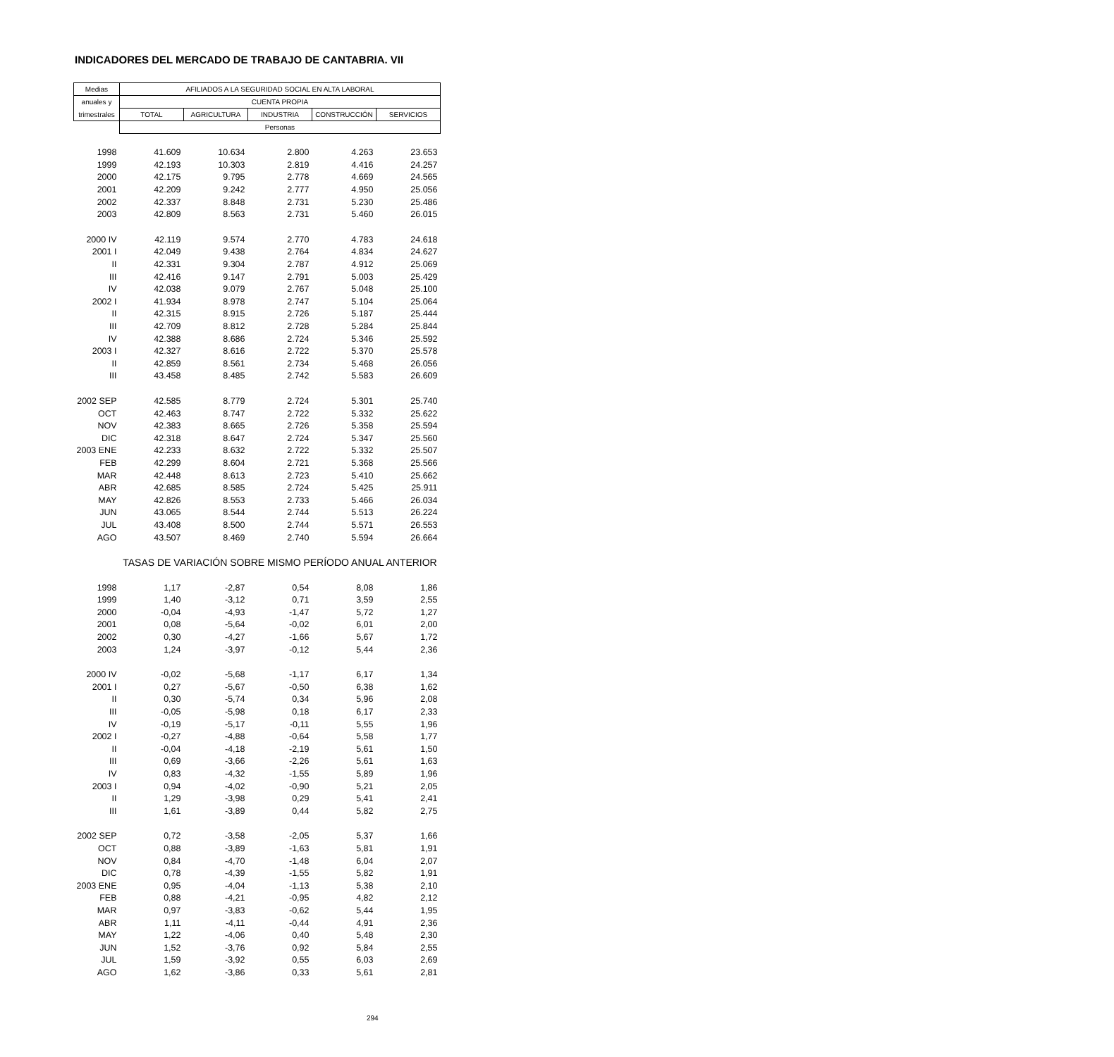INDICADORES DEL MERCADO DE TRABAJO DE CANTABRIA. VII
| Medias | AFILIADOS A LA SEGURIDAD SOCIAL EN ALTA LABORAL | | | | |
| --- | --- | --- | --- | --- | --- |
| anuales y | CUENTA PROPIA | | | | |
| trimestrales | TOTAL | AGRICULTURA | INDUSTRIA | CONSTRUCCIÓN | SERVICIOS |
| | Personas | | | | |
| 1998 | 41.609 | 10.634 | 2.800 | 4.263 | 23.653 |
| 1999 | 42.193 | 10.303 | 2.819 | 4.416 | 24.257 |
| 2000 | 42.175 | 9.795 | 2.778 | 4.669 | 24.565 |
| 2001 | 42.209 | 9.242 | 2.777 | 4.950 | 25.056 |
| 2002 | 42.337 | 8.848 | 2.731 | 5.230 | 25.486 |
| 2003 | 42.809 | 8.563 | 2.731 | 5.460 | 26.015 |
| 2000 IV | 42.119 | 9.574 | 2.770 | 4.783 | 24.618 |
| 2001 I | 42.049 | 9.438 | 2.764 | 4.834 | 24.627 |
| II | 42.331 | 9.304 | 2.787 | 4.912 | 25.069 |
| III | 42.416 | 9.147 | 2.791 | 5.003 | 25.429 |
| IV | 42.038 | 9.079 | 2.767 | 5.048 | 25.100 |
| 2002 I | 41.934 | 8.978 | 2.747 | 5.104 | 25.064 |
| II | 42.315 | 8.915 | 2.726 | 5.187 | 25.444 |
| III | 42.709 | 8.812 | 2.728 | 5.284 | 25.844 |
| IV | 42.388 | 8.686 | 2.724 | 5.346 | 25.592 |
| 2003 I | 42.327 | 8.616 | 2.722 | 5.370 | 25.578 |
| II | 42.859 | 8.561 | 2.734 | 5.468 | 26.056 |
| III | 43.458 | 8.485 | 2.742 | 5.583 | 26.609 |
| 2002 SEP | 42.585 | 8.779 | 2.724 | 5.301 | 25.740 |
| OCT | 42.463 | 8.747 | 2.722 | 5.332 | 25.622 |
| NOV | 42.383 | 8.665 | 2.726 | 5.358 | 25.594 |
| DIC | 42.318 | 8.647 | 2.724 | 5.347 | 25.560 |
| 2003 ENE | 42.233 | 8.632 | 2.722 | 5.332 | 25.507 |
| FEB | 42.299 | 8.604 | 2.721 | 5.368 | 25.566 |
| MAR | 42.448 | 8.613 | 2.723 | 5.410 | 25.662 |
| ABR | 42.685 | 8.585 | 2.724 | 5.425 | 25.911 |
| MAY | 42.826 | 8.553 | 2.733 | 5.466 | 26.034 |
| JUN | 43.065 | 8.544 | 2.744 | 5.513 | 26.224 |
| JUL | 43.408 | 8.500 | 2.744 | 5.571 | 26.553 |
| AGO | 43.507 | 8.469 | 2.740 | 5.594 | 26.664 |
| | TASAS DE VARIACIÓN SOBRE MISMO PERÍODO ANUAL ANTERIOR | | | | |
| 1998 | 1,17 | -2,87 | 0,54 | 8,08 | 1,86 |
| 1999 | 1,40 | -3,12 | 0,71 | 3,59 | 2,55 |
| 2000 | -0,04 | -4,93 | -1,47 | 5,72 | 1,27 |
| 2001 | 0,08 | -5,64 | -0,02 | 6,01 | 2,00 |
| 2002 | 0,30 | -4,27 | -1,66 | 5,67 | 1,72 |
| 2003 | 1,24 | -3,97 | -0,12 | 5,44 | 2,36 |
| 2000 IV | -0,02 | -5,68 | -1,17 | 6,17 | 1,34 |
| 2001 I | 0,27 | -5,67 | -0,50 | 6,38 | 1,62 |
| II | 0,30 | -5,74 | 0,34 | 5,96 | 2,08 |
| III | -0,05 | -5,98 | 0,18 | 6,17 | 2,33 |
| IV | -0,19 | -5,17 | -0,11 | 5,55 | 1,96 |
| 2002 I | -0,27 | -4,88 | -0,64 | 5,58 | 1,77 |
| II | -0,04 | -4,18 | -2,19 | 5,61 | 1,50 |
| III | 0,69 | -3,66 | -2,26 | 5,61 | 1,63 |
| IV | 0,83 | -4,32 | -1,55 | 5,89 | 1,96 |
| 2003 I | 0,94 | -4,02 | -0,90 | 5,21 | 2,05 |
| II | 1,29 | -3,98 | 0,29 | 5,41 | 2,41 |
| III | 1,61 | -3,89 | 0,44 | 5,82 | 2,75 |
| 2002 SEP | 0,72 | -3,58 | -2,05 | 5,37 | 1,66 |
| OCT | 0,88 | -3,89 | -1,63 | 5,81 | 1,91 |
| NOV | 0,84 | -4,70 | -1,48 | 6,04 | 2,07 |
| DIC | 0,78 | -4,39 | -1,55 | 5,82 | 1,91 |
| 2003 ENE | 0,95 | -4,04 | -1,13 | 5,38 | 2,10 |
| FEB | 0,88 | -4,21 | -0,95 | 4,82 | 2,12 |
| MAR | 0,97 | -3,83 | -0,62 | 5,44 | 1,95 |
| ABR | 1,11 | -4,11 | -0,44 | 4,91 | 2,36 |
| MAY | 1,22 | -4,06 | 0,40 | 5,48 | 2,30 |
| JUN | 1,52 | -3,76 | 0,92 | 5,84 | 2,55 |
| JUL | 1,59 | -3,92 | 0,55 | 6,03 | 2,69 |
| AGO | 1,62 | -3,86 | 0,33 | 5,61 | 2,81 |
294